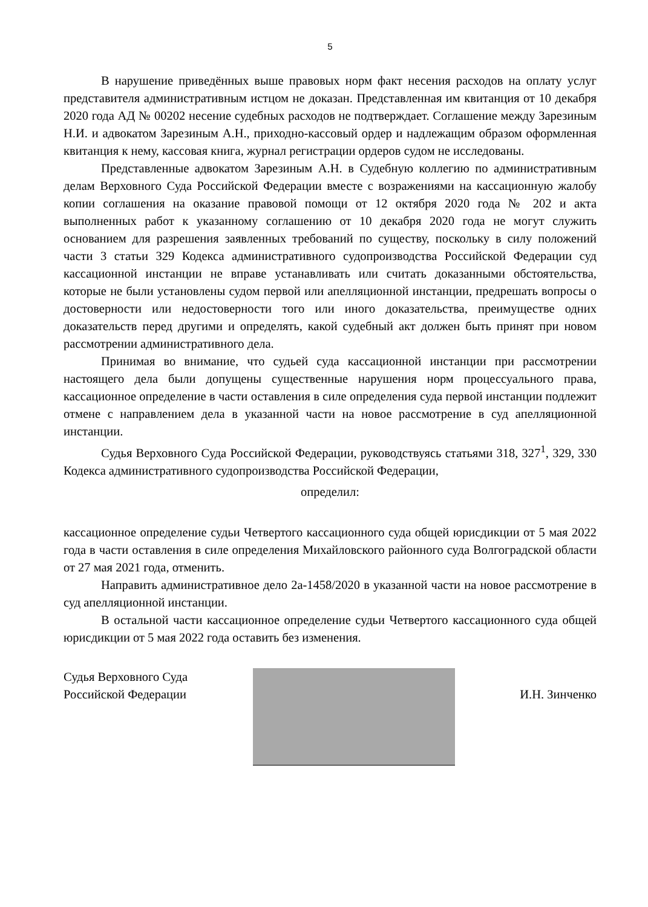5
В нарушение приведённых выше правовых норм факт несения расходов на оплату услуг представителя административным истцом не доказан. Представленная им квитанция от 10 декабря 2020 года АД № 00202 несение судебных расходов не подтверждает. Соглашение между Зарезиным Н.И. и адвокатом Зарезиным А.Н., приходно-кассовый ордер и надлежащим образом оформленная квитанция к нему, кассовая книга, журнал регистрации ордеров судом не исследованы.
Представленные адвокатом Зарезиным А.Н. в Судебную коллегию по административным делам Верховного Суда Российской Федерации вместе с возражениями на кассационную жалобу копии соглашения на оказание правовой помощи от 12 октября 2020 года № 202 и акта выполненных работ к указанному соглашению от 10 декабря 2020 года не могут служить основанием для разрешения заявленных требований по существу, поскольку в силу положений части 3 статьи 329 Кодекса административного судопроизводства Российской Федерации суд кассационной инстанции не вправе устанавливать или считать доказанными обстоятельства, которые не были установлены судом первой или апелляционной инстанции, предрешать вопросы о достоверности или недостоверности того или иного доказательства, преимуществе одних доказательств перед другими и определять, какой судебный акт должен быть принят при новом рассмотрении административного дела.
Принимая во внимание, что судьей суда кассационной инстанции при рассмотрении настоящего дела были допущены существенные нарушения норм процессуального права, кассационное определение в части оставления в силе определения суда первой инстанции подлежит отмене с направлением дела в указанной части на новое рассмотрение в суд апелляционной инстанции.
Судья Верховного Суда Российской Федерации, руководствуясь статьями 318, 327<sup>1</sup>, 329, 330 Кодекса административного судопроизводства Российской Федерации,
определил:
кассационное определение судьи Четвертого кассационного суда общей юрисдикции от 5 мая 2022 года в части оставления в силе определения Михайловского районного суда Волгоградской области от 27 мая 2021 года, отменить.
Направить административное дело 2а-1458/2020 в указанной части на новое рассмотрение в суд апелляционной инстанции.
В остальной части кассационное определение судьи Четвертого кассационного суда общей юрисдикции от 5 мая 2022 года оставить без изменения.
Судья Верховного Суда
Российской Федерации
И.Н. Зинченко